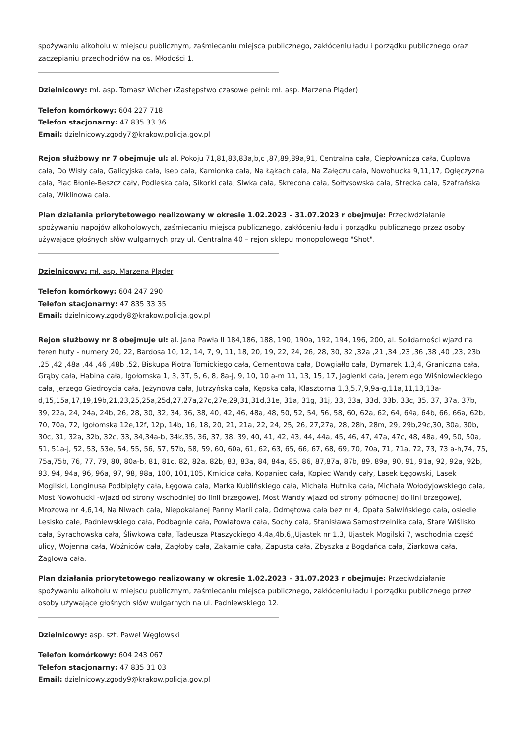spożywaniu alkoholu w miejscu publicznym, zaśmiecaniu miejsca publicznego, zakłóceniu ładu i porządku publicznego oraz zaczepianiu przechodniów na os. Młodości 1.
Dzielnicowy: mł. asp. Tomasz Wicher (Zastępstwo czasowe pełni: mł. asp. Marzena Pląder)
Telefon komórkowy: 604 227 718
Telefon stacjonarny: 47 835 33 36
Email: dzielnicowy.zgody7@krakow.policja.gov.pl
Rejon służbowy nr 7 obejmuje ul: al. Pokoju 71,81,83,83a,b,c ,87,89,89a,91, Centralna cała, Ciepłownicza cała, Cuplowa cała, Do Wisły cała, Galicyjska cała, Isep cała, Kamionka cała, Na Łąkach cała, Na Załęczu cała, Nowohucka 9,11,17, Ogłęczyzna cała, Plac Błonie-Beszcz cały, Podleska cala, Sikorki cała, Siwka cała, Skręcona cała, Sołtysowska cała, Stręcka cała, Szafrańska cała, Wiklinowa cała.
Plan działania priorytetowego realizowany w okresie 1.02.2023 – 31.07.2023 r obejmuje: Przeciwdziałanie spożywaniu napojów alkoholowych, zaśmiecaniu miejsca publicznego, zakłóceniu ładu i porządku publicznego przez osoby używające głośnych słów wulgarnych przy ul. Centralna 40 – rejon sklepu monopolowego "Shot".
Dzielnicowy: mł. asp. Marzena Pląder
Telefon komórkowy: 604 247 290
Telefon stacjonarny: 47 835 33 35
Email: dzielnicowy.zgody8@krakow.policja.gov.pl
Rejon służbowy nr 8 obejmuje ul: al. Jana Pawła II 184,186, 188, 190, 190a, 192, 194, 196, 200, al. Solidarności wjazd na teren huty - numery 20, 22, Bardosa 10, 12, 14, 7, 9, 11, 18, 20, 19, 22, 24, 26, 28, 30, 32 ,32a ,21 ,34 ,23 ,36 ,38 ,40 ,23, 23b ,25 ,42 ,48a ,44 ,46 ,48b ,52, Biskupa Piotra Tomickiego cała, Cementowa cała, Dowgiałło cała, Dymarek 1,3,4, Graniczna cała, Grąby cała, Habina cała, Igołomska 1, 3, 3T, 5, 6, 8, 8a-j, 9, 10, 10 a-m 11, 13, 15, 17, Jagienki cała, Jeremiego Wiśniowieckiego cała, Jerzego Giedroycia cała, Jeżynowa cała, Jutrzyńska cała, Kępska cała, Klasztorna 1,3,5,7,9,9a-g,11a,11,13,13a-d,15,15a,17,19,19b,21,23,25,25a,25d,27,27a,27c,27e,29,31,31d,31e, 31a, 31g, 31j, 33, 33a, 33d, 33b, 33c, 35, 37, 37a, 37b, 39, 22a, 24, 24a, 24b, 26, 28, 30, 32, 34, 36, 38, 40, 42, 46, 48a, 48, 50, 52, 54, 56, 58, 60, 62a, 62, 64, 64a, 64b, 66, 66a, 62b, 70, 70a, 72, Igołomska 12e,12f, 12p, 14b, 16, 18, 20, 21, 21a, 22, 24, 25, 26, 27,27a, 28, 28h, 28m, 29, 29b,29c,30, 30a, 30b, 30c, 31, 32a, 32b, 32c, 33, 34,34a-b, 34k,35, 36, 37, 38, 39, 40, 41, 42, 43, 44, 44a, 45, 46, 47, 47a, 47c, 48, 48a, 49, 50, 50a, 51, 51a-j, 52, 53, 53e, 54, 55, 56, 57, 57b, 58, 59, 60, 60a, 61, 62, 63, 65, 66, 67, 68, 69, 70, 70a, 71, 71a, 72, 73, 73 a-h,74, 75, 75a,75b, 76, 77, 79, 80, 80a-b, 81, 81c, 82, 82a, 82b, 83, 83a, 84, 84a, 85, 86, 87,87a, 87b, 89, 89a, 90, 91, 91a, 92, 92a, 92b, 93, 94, 94a, 96, 96a, 97, 98, 98a, 100, 101,105, Kmicica cała, Kopaniec cała, Kopiec Wandy cały, Lasek Łęgowski, Lasek Mogilski, Longinusa Podbipięty cała, Łęgowa cała, Marka Kublińskiego cała, Michała Hutnika cała, Michała Wołodyjowskiego cała, Most Nowohucki -wjazd od strony wschodniej do linii brzegowej, Most Wandy wjazd od strony północnej do lini brzegowej, Mrozowa nr 4,6,14, Na Niwach cała, Niepokalanej Panny Marii cała, Odmętowa cała bez nr 4, Opata Salwińskiego cała, osiedle Lesisko całe, Padniewskiego cała, Podbagnie cała, Powiatowa cała, Sochy cała, Stanisława Samostrzelnika cała, Stare Wiślisko cała, Syrachowska cała, Śliwkowa cała, Tadeusza Ptaszyckiego 4,4a,4b,6,,Ujastek nr 1,3, Ujastek Mogilski 7, wschodnia część ulicy, Wojenna cała, Woźniców cała, Zagłoby cała, Zakarnie cała, Zapusta cała, Zbyszka z Bogdańca cała, Ziarkowa cała, Żaglowa cała.
Plan działania priorytetowego realizowany w okresie 1.02.2023 – 31.07.2023 r obejmuje: Przeciwdziałanie spożywaniu alkoholu w miejscu publicznym, zaśmiecaniu miejsca publicznego, zakłóceniu ładu i porządku publicznego przez osoby używające głośnych słów wulgarnych na ul. Padniewskiego 12.
Dzielnicowy: asp. szt. Paweł Węglowski
Telefon komórkowy: 604 243 067
Telefon stacjonarny: 47 835 31 03
Email: dzielnicowy.zgody9@krakow.policja.gov.pl